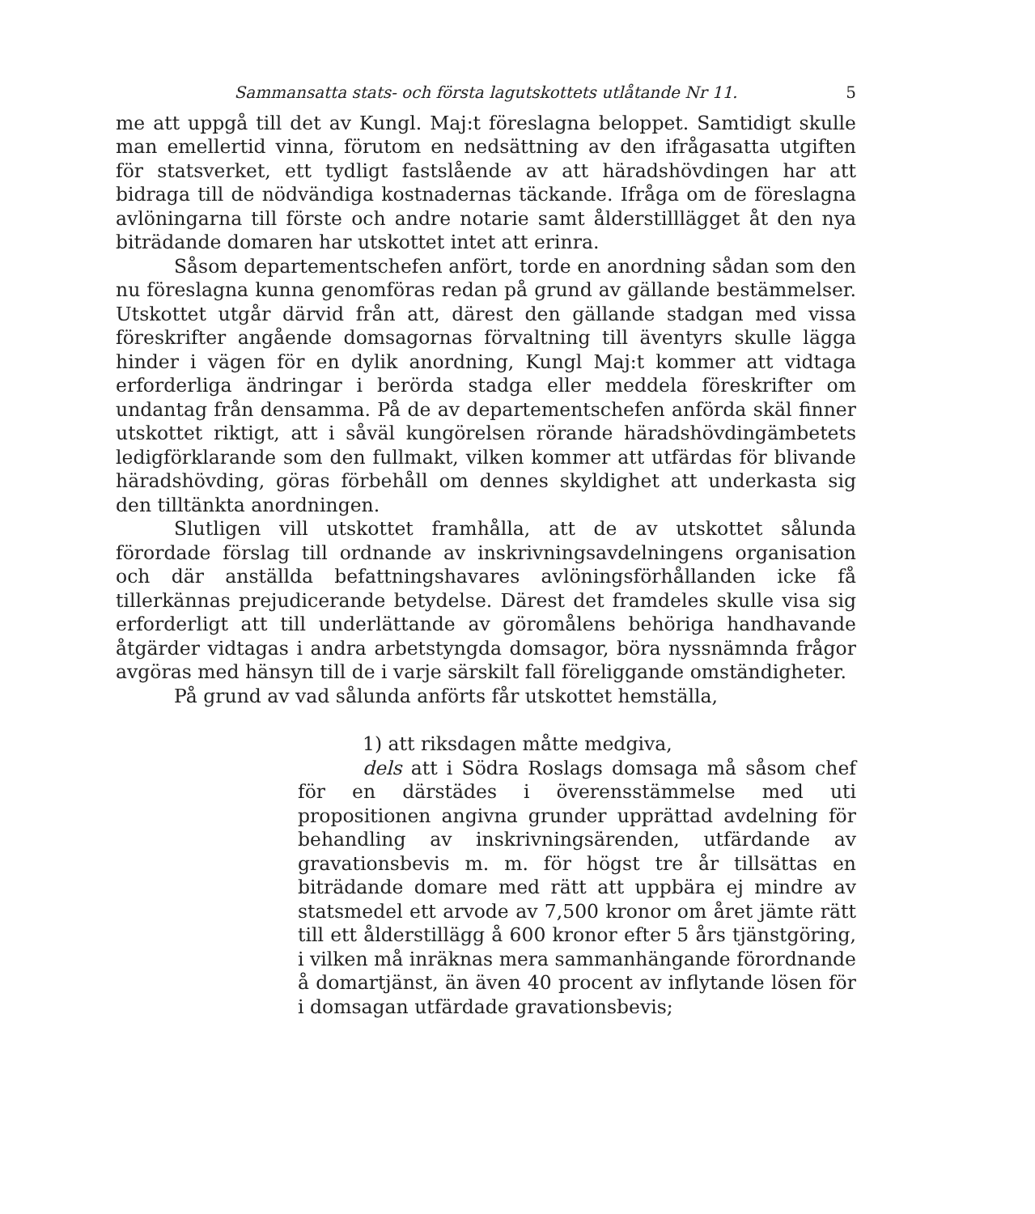Sammansatta stats- och första lagutskottets utlåtande Nr 11. 5
me att uppgå till det av Kungl. Maj:t föreslagna beloppet. Samtidigt skulle man emellertid vinna, förutom en nedsättning av den ifrågasatta utgiften för statsverket, ett tydligt fastslående av att häradshövdingen har att bidraga till de nödvändiga kostnadernas täckande. Ifråga om de föreslagna avlöningarna till förste och andre notarie samt ålderstilllägget åt den nya biträdande domaren har utskottet intet att erinra.
Såsom departementschefen anfört, torde en anordning sådan som den nu föreslagna kunna genomföras redan på grund av gällande bestämmelser. Utskottet utgår därvid från att, därest den gällande stadgan med vissa föreskrifter angående domsagornas förvaltning till äventyrs skulle lägga hinder i vägen för en dylik anordning, Kungl Maj:t kommer att vidtaga erforderliga ändringar i berörda stadga eller meddela föreskrifter om undantag från densamma. På de av departementschefen anförda skäl finner utskottet riktigt, att i såväl kungörelsen rörande häradshövdingämbetets ledigförklarande som den fullmakt, vilken kommer att utfärdas för blivande häradshövding, göras förbehåll om dennes skyldighet att underkasta sig den tilltänkta anordningen.
Slutligen vill utskottet framhålla, att de av utskottet sålunda förordade förslag till ordnande av inskrivningsavdelningens organisation och där anställda befattningshavares avlöningsförhållanden icke få tillerkännas prejudicerande betydelse. Därest det framdeles skulle visa sig erforderligt att till underlättande av göromålens behöriga handhavande åtgärder vidtagas i andra arbetstyngda domsagor, böra nyssnämnda frågor avgöras med hänsyn till de i varje särskilt fall föreliggande omständigheter.
På grund av vad sålunda anförts får utskottet hemställa,
1) att riksdagen måtte medgiva,
dels att i Södra Roslags domsaga må såsom chef för en därstädes i överensstämmelse med uti propositionen angivna grunder upprättad avdelning för behandling av inskrivningsärenden, utfärdande av gravationsbevis m. m. för högst tre år tillsättas en biträdande domare med rätt att uppbära ej mindre av statsmedel ett arvode av 7,500 kronor om året jämte rätt till ett ålderstillägg å 600 kronor efter 5 års tjänstgöring, i vilken må inräknas mera sammanhängande förordnande å domartjänst, än även 40 procent av inflytande lösen för i domsagan utfärdade gravationsbevis;